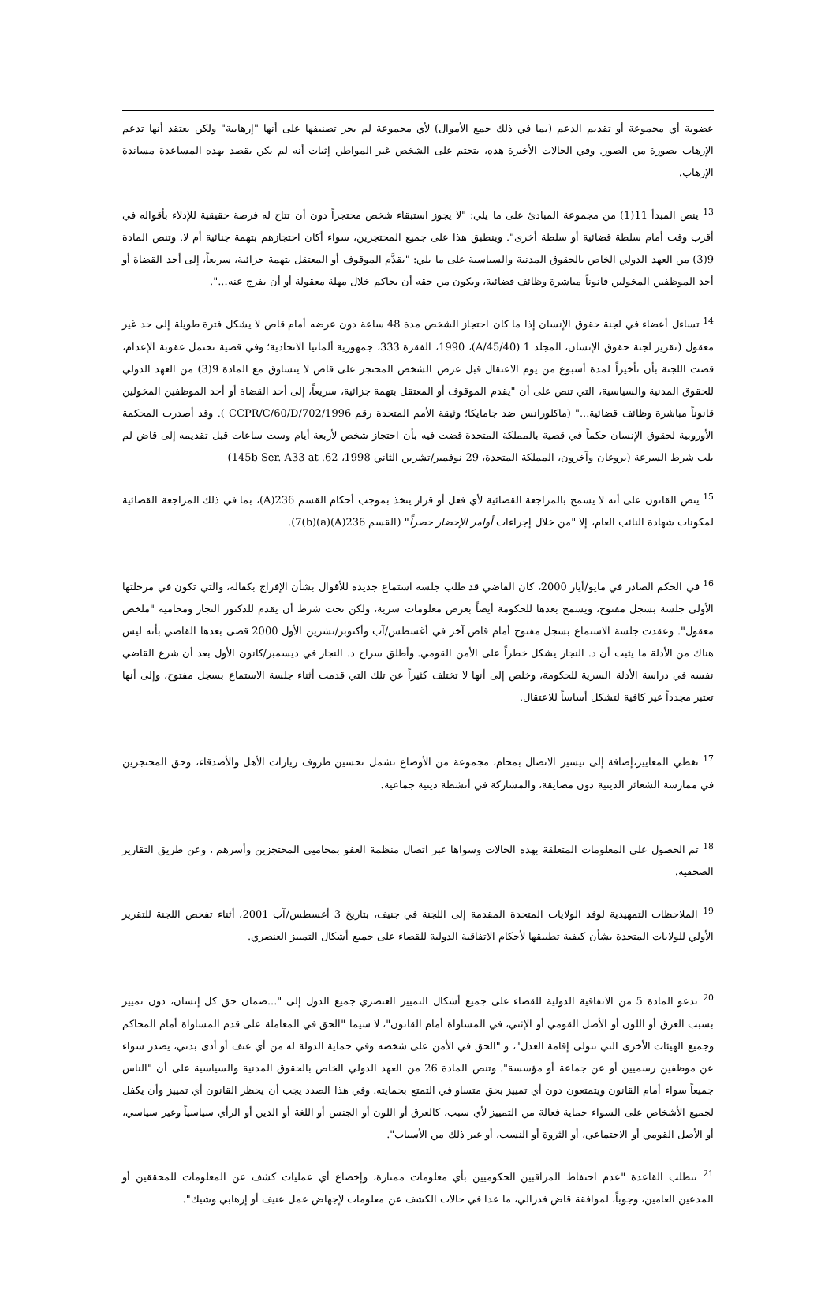عضوية أي مجموعة أو تقديم الدعم (بما في ذلك جمع الأموال) لأي مجموعة لم يجر تصنيفها على أنها "إرهابية" ولكن يعتقد أنها تدعم الإرهاب بصورة من الصور. وفي الحالات الأخيرة هذه، يتحتم على الشخص غير المواطن إثبات أنه لم يكن يقصد بهذه المساعدة مساندة الإرهاب.
<sup>13</sup> ينص المبدأ 11(1) من مجموعة المبادئ على ما يلي: "لا يجوز استبقاء شخص محتجزاً دون أن تتاح له فرصة حقيقية للإدلاء بأقواله في أقرب وقت أمام سلطة قضائية أو سلطة أخرى". وينطبق هذا على جميع المحتجزين، سواء أكان احتجازهم بتهمة جنائية أم لا. وتنص المادة 9(3) من العهد الدولي الخاص بالحقوق المدنية والسياسية على ما يلي: "يقدَّم الموقوف أو المعتقل بتهمة جزائية، سريعاً، إلى أحد القضاة أو أحد الموظفين المخولين قانوناً مباشرة وظائف قضائية، ويكون من حقه أن يحاكم خلال مهلة معقولة أو أن يفرج عنه...".
<sup>14</sup> تساءل أعضاء في لجنة حقوق الإنسان إذا ما كان احتجاز الشخص مدة 48 ساعة دون عرضه أمام قاض لا يشكل فترة طويلة إلى حد غير معقول (تقرير لجنة حقوق الإنسان، المجلد 1 (A/45/40)، 1990، الفقرة 333، جمهورية ألمانيا الاتحادية؛ وفي قضية تحتمل عقوبة الإعدام، قضت اللجنة بأن تأخيراً لمدة أسبوع من يوم الاعتقال قبل عرض الشخص المحتجز على قاض لا يتساوق مع المادة 9(3) من العهد الدولي للحقوق المدنية والسياسية، التي تنص على أن "يقدم الموقوف أو المعتقل بتهمة جزائية، سريعاً، إلى أحد القضاة أو أحد الموظفين المخولين قانوناً مباشرة وظائف قضائية..." (ماكلورانس ضد جامايكا؛ وثيقة الأمم المتحدة رقم CCPR/C/60/D/702/1996 ). وقد أصدرت المحكمة الأوروبية لحقوق الإنسان حكماً في قضية بالمملكة المتحدة قضت فيه بأن احتجاز شخص لأربعة أيام وست ساعات قبل تقديمه إلى قاض لم يلب شرط السرعة (بروغان وآخرون، المملكة المتحدة، 29 نوفمبر/تشرين الثاني 1998، 145b Ser. A33 at .62)
<sup>15</sup> ينص القانون على أنه لا يسمح بالمراجعة القضائية لأي فعل أو قرار يتخذ بموجب أحكام القسم 236(A)، بما في ذلك المراجعة القضائية لمكونات شهادة النائب العام، إلا "من خلال إجراءات أوامر الإحضار حصراً" (القسم 236(A)(a)7(b)).
<sup>16</sup> في الحكم الصادر في مايو/أيار 2000، كان القاضي قد طلب جلسة استماع جديدة للأقوال بشأن الإفراج بكفالة، والتي تكون في مرحلتها الأولى جلسة بسجل مفتوح، ويسمح بعدها للحكومة أيضاً بعرض معلومات سرية، ولكن تحت شرط أن يقدم للدكتور النجار ومحاميه "ملخص معقول". وعقدت جلسة الاستماع بسجل مفتوح أمام قاض آخر في أغسطس/آب وأكتوبر/تشرين الأول 2000 قضى بعدها القاضي بأنه ليس هناك من الأدلة ما يثبت أن د. النجار يشكل خطراً على الأمن القومي. وأطلق سراح د. النجار في ديسمبر/كانون الأول بعد أن شرع القاضي نفسه في دراسة الأدلة السرية للحكومة، وخلص إلى أنها لا تختلف كثيراً عن تلك التي قدمت أثناء جلسة الاستماع بسجل مفتوح، وإلى أنها تعتبر مجدداً غير كافية لتشكل أساساً للاعتقال.
<sup>17</sup> تغطي المعايير،إضافة إلى تيسير الاتصال بمحام، مجموعة من الأوضاع تشمل تحسين ظروف زيارات الأهل والأصدقاء، وحق المحتجزين في ممارسة الشعائر الدينية دون مضايقة، والمشاركة في أنشطة دينية جماعية.
<sup>18</sup> تم الحصول على المعلومات المتعلقة بهذه الحالات وسواها عبر اتصال منظمة العفو بمحاميي المحتجزين وأسرهم ، وعن طريق التقارير الصحفية.
<sup>19</sup> الملاحظات التمهيدية لوفد الولايات المتحدة المقدمة إلى اللجنة في جنيف، بتاريخ 3 أغسطس/آب 2001، أثناء تفحص اللجنة للتقرير الأولي للولايات المتحدة بشأن كيفية تطبيقها لأحكام الاتفاقية الدولية للقضاء على جميع أشكال التمييز العنصري.
<sup>20</sup> تدعو المادة 5 من الاتفاقية الدولية للقضاء على جميع أشكال التمييز العنصري جميع الدول إلى "...ضمان حق كل إنسان، دون تمييز بسبب العرق أو اللون أو الأصل القومي أو الإثني، في المساواة أمام القانون"، لا سيما "الحق في المعاملة على قدم المساواة أمام المحاكم وجميع الهيئات الأخرى التي تتولى إقامة العدل"، و "الحق في الأمن على شخصه وفي حماية الدولة له من أي عنف أو أذى بدني، يصدر سواء عن موظفين رسميين أو عن جماعة أو مؤسسة". وتنص المادة 26 من العهد الدولي الخاص بالحقوق المدنية والسياسية على أن "الناس جميعاً سواء أمام القانون ويتمتعون دون أي تمييز بحق متساو في التمتع بحمايته. وفي هذا الصدد يجب أن يحظر القانون أي تمييز وأن يكفل لجميع الأشخاص على السواء حماية فعالة من التمييز لأي سبب، كالعرق أو اللون أو الجنس أو اللغة أو الدين أو الرأي سياسياً وغير سياسي، أو الأصل القومي أو الاجتماعي، أو الثروة أو النسب، أو غير ذلك من الأسباب".
<sup>21</sup> تتطلب القاعدة "عدم احتفاظ المراقبين الحكوميين بأي معلومات ممتازة، وإخضاع أي عمليات كشف عن المعلومات للمحققين أو المدعين العامين، وجوباً، لموافقة قاض فدرالي، ما عدا في حالات الكشف عن معلومات لإجهاض عمل عنيف أو إرهابي وشيك".